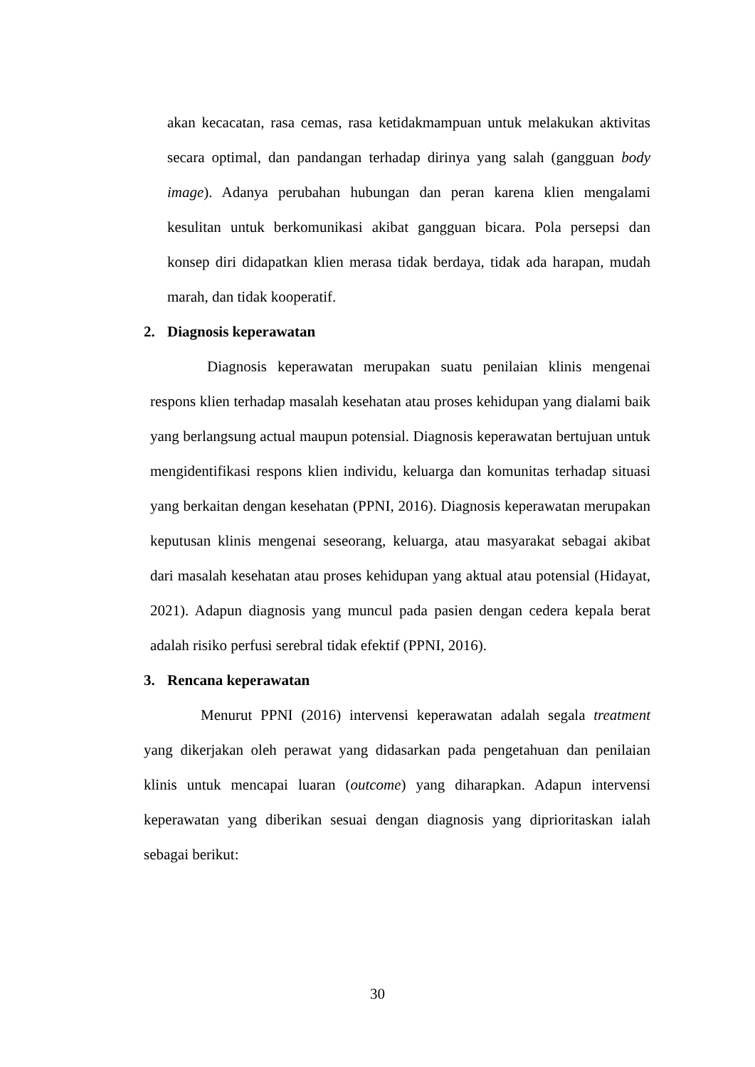akan kecacatan, rasa cemas, rasa ketidakmampuan untuk melakukan aktivitas secara optimal, dan pandangan terhadap dirinya yang salah (gangguan body image). Adanya perubahan hubungan dan peran karena klien mengalami kesulitan untuk berkomunikasi akibat gangguan bicara. Pola persepsi dan konsep diri didapatkan klien merasa tidak berdaya, tidak ada harapan, mudah marah, dan tidak kooperatif.
2. Diagnosis keperawatan
Diagnosis keperawatan merupakan suatu penilaian klinis mengenai respons klien terhadap masalah kesehatan atau proses kehidupan yang dialami baik yang berlangsung actual maupun potensial. Diagnosis keperawatan bertujuan untuk mengidentifikasi respons klien individu, keluarga dan komunitas terhadap situasi yang berkaitan dengan kesehatan (PPNI, 2016). Diagnosis keperawatan merupakan keputusan klinis mengenai seseorang, keluarga, atau masyarakat sebagai akibat dari masalah kesehatan atau proses kehidupan yang aktual atau potensial (Hidayat, 2021). Adapun diagnosis yang muncul pada pasien dengan cedera kepala berat adalah risiko perfusi serebral tidak efektif (PPNI, 2016).
3. Rencana keperawatan
Menurut PPNI (2016) intervensi keperawatan adalah segala treatment yang dikerjakan oleh perawat yang didasarkan pada pengetahuan dan penilaian klinis untuk mencapai luaran (outcome) yang diharapkan. Adapun intervensi keperawatan yang diberikan sesuai dengan diagnosis yang diprioritaskan ialah sebagai berikut:
30